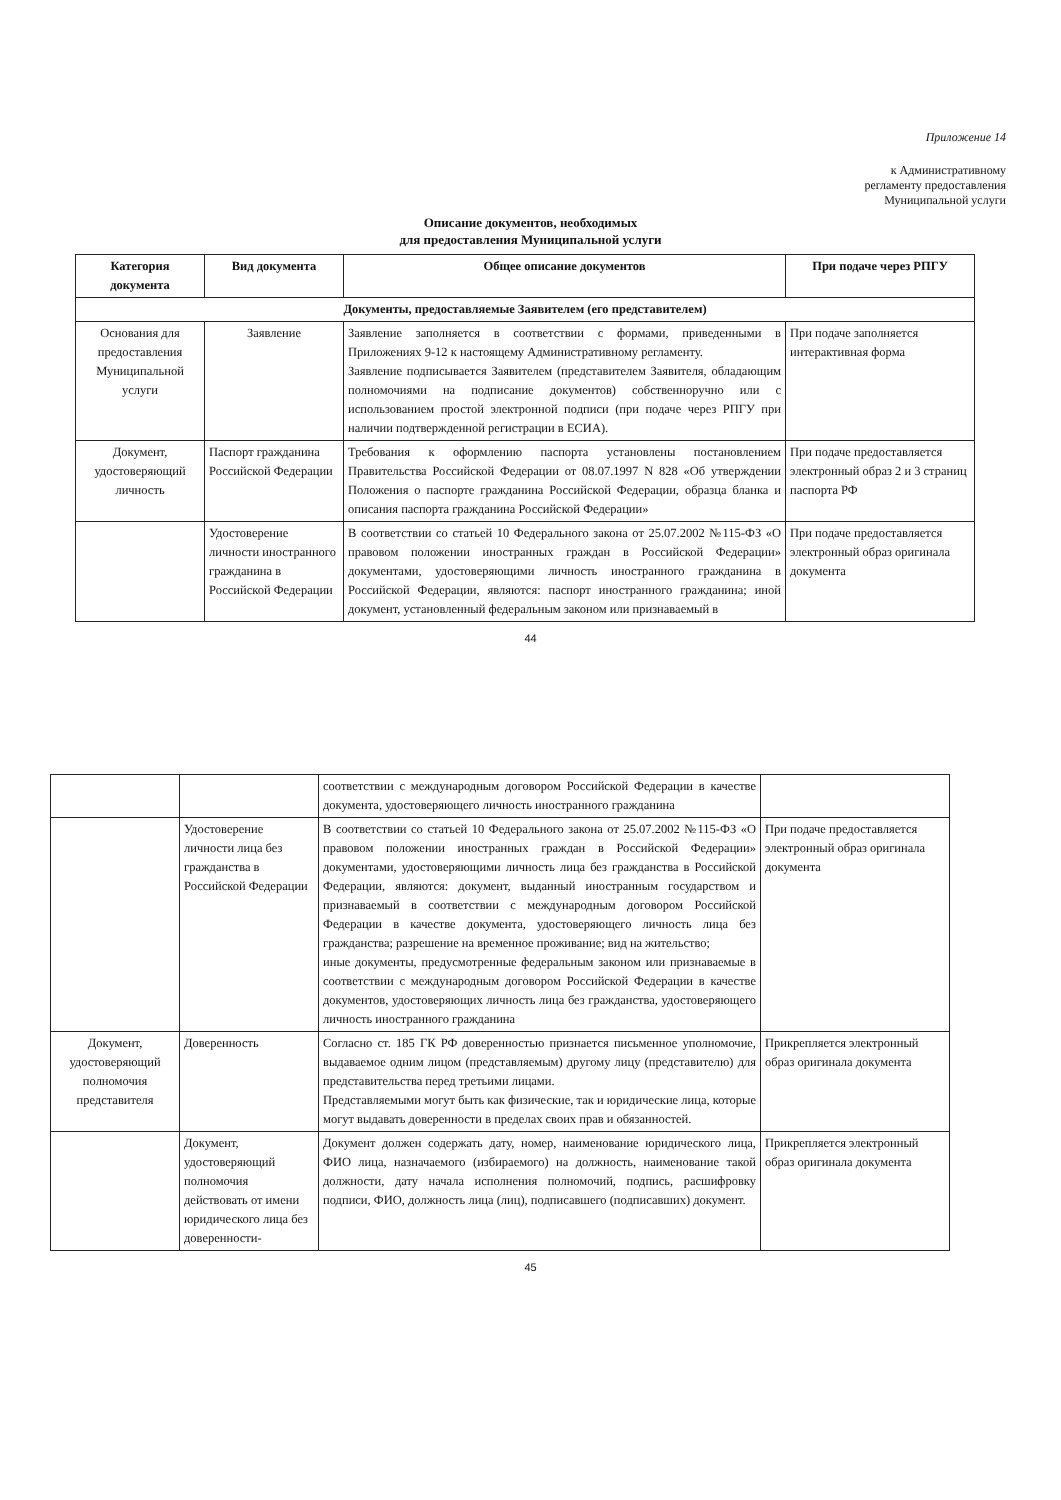Приложение 14
к Административному
регламенту предоставления
Муниципальной услуги
Описание документов, необходимых
для предоставления Муниципальной услуги
| Категория документа | Вид документа | Общее описание документов | При подаче через РПГУ |
| --- | --- | --- | --- |
| Документы, предоставляемые Заявителем (его представителем) | | | |
| Основания для предоставления Муниципальной услуги | Заявление | Заявление заполняется в соответствии с формами, приведенными в Приложениях 9-12 к настоящему Административному регламенту. Заявление подписывается Заявителем (представителем Заявителя, обладающим полномочиями на подписание документов) собственноручно или с использованием простой электронной подписи (при подаче через РПГУ при наличии подтвержденной регистрации в ЕСИА). | При подаче заполняется интерактивная форма |
| Документ, удостоверяющий личность | Паспорт гражданина Российской Федерации | Требования к оформлению паспорта установлены постановлением Правительства Российской Федерации от 08.07.1997 N 828 «Об утверждении Положения о паспорте гражданина Российской Федерации, образца бланка и описания паспорта гражданина Российской Федерации» | При подаче предоставляется электронный образ 2 и 3 страниц паспорта РФ |
| | Удостоверение личности иностранного гражданина в Российской Федерации | В соответствии со статьей 10 Федерального закона от 25.07.2002 №115-ФЗ «О правовом положении иностранных граждан в Российской Федерации» документами, удостоверяющими личность иностранного гражданина в Российской Федерации, являются: паспорт иностранного гражданина; иной документ, установленный федеральным законом или признаваемый в | При подаче предоставляется электронный образ оригинала документа |
44
| | | соответствии с международным договором Российской Федерации в качестве документа, удостоверяющего личность иностранного гражданина | |
| | Удостоверение личности лица без гражданства в Российской Федерации | В соответствии со статьей 10 Федерального закона от 25.07.2002 №115-ФЗ «О правовом положении иностранных граждан в Российской Федерации» документами, удостоверяющими личность лица без гражданства в Российской Федерации, являются: документ, выданный иностранным государством и признаваемый в соответствии с международным договором Российской Федерации в качестве документа, удостоверяющего личность лица без гражданства; разрешение на временное проживание; вид на жительство; иные документы, предусмотренные федеральным законом или признаваемые в соответствии с международным договором Российской Федерации в качестве документов, удостоверяющих личность лица без гражданства, удостоверяющего личность иностранного гражданина | При подаче предоставляется электронный образ оригинала документа |
| Документ, удостоверяющий полномочия представителя | Доверенность | Согласно ст. 185 ГК РФ доверенностью признается письменное уполномочие, выдаваемое одним лицом (представляемым) другому лицу (представителю) для представительства перед третьими лицами. Представляемыми могут быть как физические, так и юридические лица, которые могут выдавать доверенности в пределах своих прав и обязанностей. | Прикрепляется электронный образ оригинала документа |
| | Документ, удостоверяющий полномочия действовать от имени юридического лица без доверенности- | Документ должен содержать дату, номер, наименование юридического лица, ФИО лица, назначаемого (избираемого) на должность, наименование такой должности, дату начала исполнения полномочий, подпись, расшифровку подписи, ФИО, должность лица (лиц), подписавшего (подписавших) документ. | Прикрепляется электронный образ оригинала документа |
45